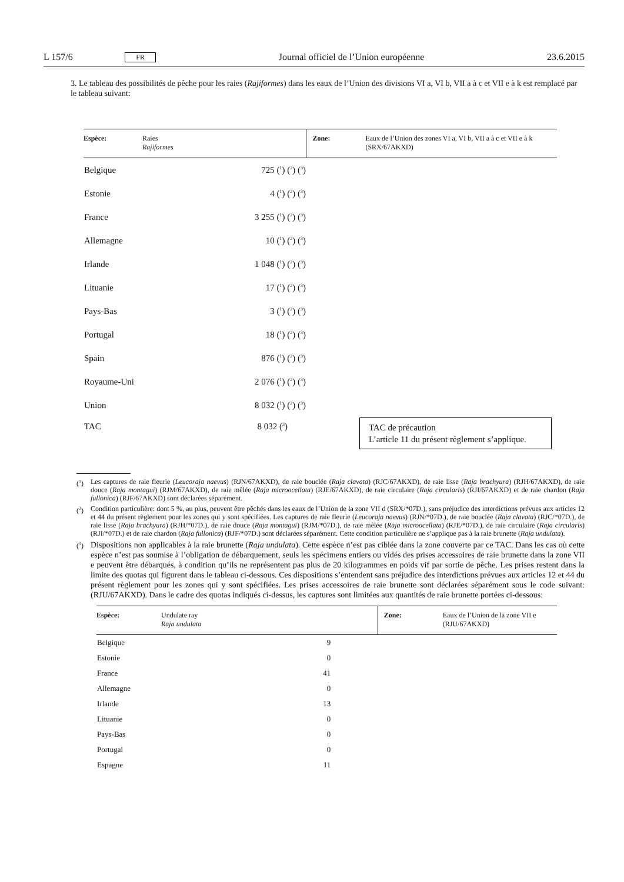L 157/6 FR Journal officiel de l’Union européenne 23.6.2015
3. Le tableau des possibilités de pêche pour les raies (Rajiformes) dans les eaux de l’Union des divisions VI a, VI b, VII a à c et VII e à k est remplacé par le tableau suivant:
| Espèce: | Raies Rajiformes | Zone: | Eaux de l’Union des zones VI a, VI b, VII a à c et VII e à k (SRX/67AKXD) |
| Belgique | 725 ( 1 ) ( 2 ) ( 3 ) | | |
| Estonie | 4 ( 1 ) ( 2 ) ( 3 ) | | |
| France | 3 255 ( 1 ) ( 2 ) ( 3 ) | | |
| Allemagne | 10 ( 1 ) ( 2 ) ( 3 ) | | |
| Irlande | 1 048 ( 1 ) ( 2 ) ( 3 ) | | |
| Lituanie | 17 ( 1 ) ( 2 ) ( 3 ) | | |
| Pays-Bas | 3 ( 1 ) ( 2 ) ( 3 ) | | |
| Portugal | 18 ( 1 ) ( 2 ) ( 3 ) | | |
| Spain | 876 ( 1 ) ( 2 ) ( 3 ) | | |
| Royaume-Uni | 2 076 ( 1 ) ( 2 ) ( 3 ) | | |
| Union | 8 032 ( 1 ) ( 2 ) ( 3 ) | | |
| TAC | 8 032 ( 3 ) | TAC de précaution L’article 11 du présent règlement s’applique. | |
(1) Les captures de raie fleurie (Leucoraja naevus) (RJN/67AKXD), de raie bouclée (Raja clavata) (RJC/67AKXD), de raie lisse (Raja brachyura) (RJH/67AKXD), de raie douce (Raja montagui) (RJM/67AKXD), de raie mêlée (Raja microocellata) (RJE/67AKXD), de raie circulaire (Raja circularis) (RJI/67AKXD) et de raie chardon (Raja fullonica) (RJF/67AKXD) sont déclarées séparément.
(2) Condition particulière: dont 5 %, au plus, peuvent être pêchés dans les eaux de l’Union de la zone VII d (SRX/*07D.), sans préjudice des interdictions prévues aux articles 12 et 44 du présent règlement pour les zones qui y sont spécifiées. Les captures de raie fleurie (Leucoraja naevus) (RJN/*07D.), de raie bouclée (Raja clavata) (RJC/*07D.), de raie lisse (Raja brachyura) (RJH/*07D.), de raie douce (Raja montagui) (RJM/*07D.), de raie mêlée (Raja microocellata) (RJE/*07D.), de raie circulaire (Raja circularis) (RJI/*07D.) et de raie chardon (Raja fullonica) (RJF/*07D.) sont déclarées séparément. Cette condition particulière ne s’applique pas à la raie brunette (Raja undulata).
(3) Dispositions non applicables à la raie brunette (Raja undulata). Cette espèce n’est pas ciblée dans la zone couverte par ce TAC. Dans les cas où cette espèce n’est pas soumise à l’obligation de débarquement, seuls les spécimens entiers ou vidés des prises accessoires de raie brunette dans la zone VII e peuvent être débarqués, à condition qu’ils ne représentent pas plus de 20 kilogrammes en poids vif par sortie de pêche. Les prises restent dans la limite des quotas qui figurent dans le tableau ci-dessous. Ces dispositions s’entendent sans préjudice des interdictions prévues aux articles 12 et 44 du présent règlement pour les zones qui y sont spécifiées. Les prises accessoires de raie brunette sont déclarées séparément sous le code suivant: (RJU/67AKXD). Dans le cadre des quotas indiqués ci-dessus, les captures sont limitées aux quantités de raie brunette portées ci-dessous:
| Espèce: | Undulate ray Raja undulata | Zone: | Eaux de l’Union de la zone VII e (RJU/67AKXD) |
| Belgique | 9 | | |
| Estonie | 0 | | |
| France | 41 | | |
| Allemagne | 0 | | |
| Irlande | 13 | | |
| Lituanie | 0 | | |
| Pays-Bas | 0 | | |
| Portugal | 0 | | |
| Espagne | 11 | | |